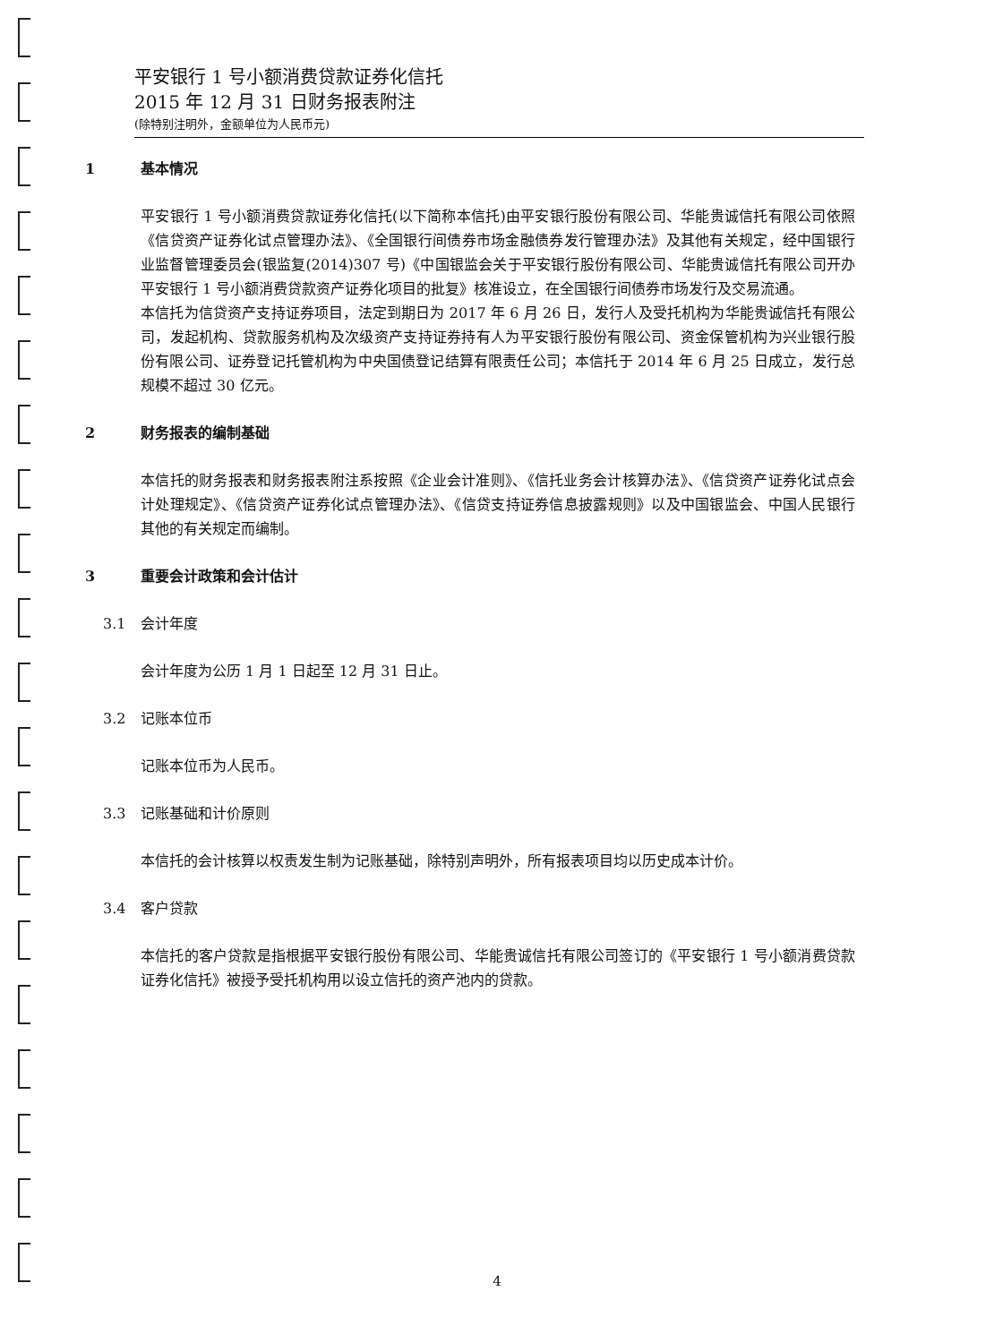平安银行 1 号小额消费贷款证券化信托
2015 年 12 月 31 日财务报表附注
(除特别注明外，金额单位为人民币元)
1 基本情况
平安银行 1 号小额消费贷款证券化信托(以下简称本信托)由平安银行股份有限公司、华能贵诚信托有限公司依照《信贷资产证券化试点管理办法》、《全国银行间债券市场金融债券发行管理办法》及其他有关规定，经中国银行业监督管理委员会(银监复(2014)307 号)《中国银监会关于平安银行股份有限公司、华能贵诚信托有限公司开办平安银行 1 号小额消费贷款资产证券化项目的批复》核准设立，在全国银行间债券市场发行及交易流通。
本信托为信贷资产支持证券项目，法定到期日为 2017 年 6 月 26 日，发行人及受托机构为华能贵诚信托有限公司，发起机构、贷款服务机构及次级资产支持证券持有人为平安银行股份有限公司、资金保管机构为兴业银行股份有限公司、证券登记托管机构为中央国债登记结算有限责任公司；本信托于 2014 年 6 月 25 日成立，发行总规模不超过 30 亿元。
2 财务报表的编制基础
本信托的财务报表和财务报表附注系按照《企业会计准则》、《信托业务会计核算办法》、《信贷资产证券化试点会计处理规定》、《信贷资产证券化试点管理办法》、《信贷支持证券信息披露规则》以及中国银监会、中国人民银行其他的有关规定而编制。
3 重要会计政策和会计估计
3.1 会计年度
会计年度为公历 1 月 1 日起至 12 月 31 日止。
3.2 记账本位币
记账本位币为人民币。
3.3 记账基础和计价原则
本信托的会计核算以权责发生制为记账基础，除特别声明外，所有报表项目均以历史成本计价。
3.4 客户贷款
本信托的客户贷款是指根据平安银行股份有限公司、华能贵诚信托有限公司签订的《平安银行 1 号小额消费贷款证券化信托》被授予受托机构用以设立信托的资产池内的贷款。
4